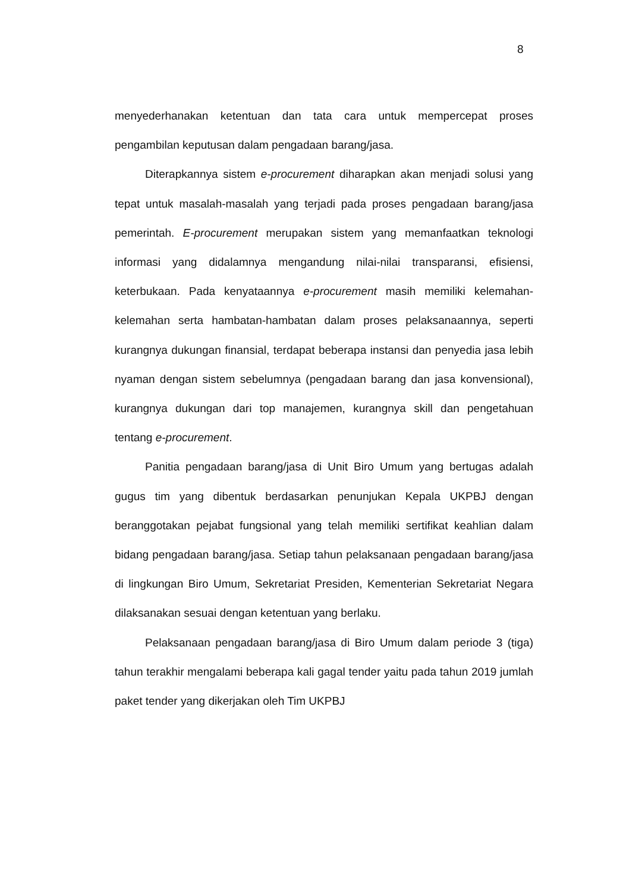8
menyederhanakan ketentuan dan tata cara untuk mempercepat proses pengambilan keputusan dalam pengadaan barang/jasa.
Diterapkannya sistem e-procurement diharapkan akan menjadi solusi yang tepat untuk masalah-masalah yang terjadi pada proses pengadaan barang/jasa pemerintah. E-procurement merupakan sistem yang memanfaatkan teknologi informasi yang didalamnya mengandung nilai-nilai transparansi, efisiensi, keterbukaan. Pada kenyataannya e-procurement masih memiliki kelemahan-kelemahan serta hambatan-hambatan dalam proses pelaksanaannya, seperti kurangnya dukungan finansial, terdapat beberapa instansi dan penyedia jasa lebih nyaman dengan sistem sebelumnya (pengadaan barang dan jasa konvensional), kurangnya dukungan dari top manajemen, kurangnya skill dan pengetahuan tentang e-procurement.
Panitia pengadaan barang/jasa di Unit Biro Umum yang bertugas adalah gugus tim yang dibentuk berdasarkan penunjukan Kepala UKPBJ dengan beranggotakan pejabat fungsional yang telah memiliki sertifikat keahlian dalam bidang pengadaan barang/jasa. Setiap tahun pelaksanaan pengadaan barang/jasa di lingkungan Biro Umum, Sekretariat Presiden, Kementerian Sekretariat Negara dilaksanakan sesuai dengan ketentuan yang berlaku.
Pelaksanaan pengadaan barang/jasa di Biro Umum dalam periode 3 (tiga) tahun terakhir mengalami beberapa kali gagal tender yaitu pada tahun 2019 jumlah paket tender yang dikerjakan oleh Tim UKPBJ